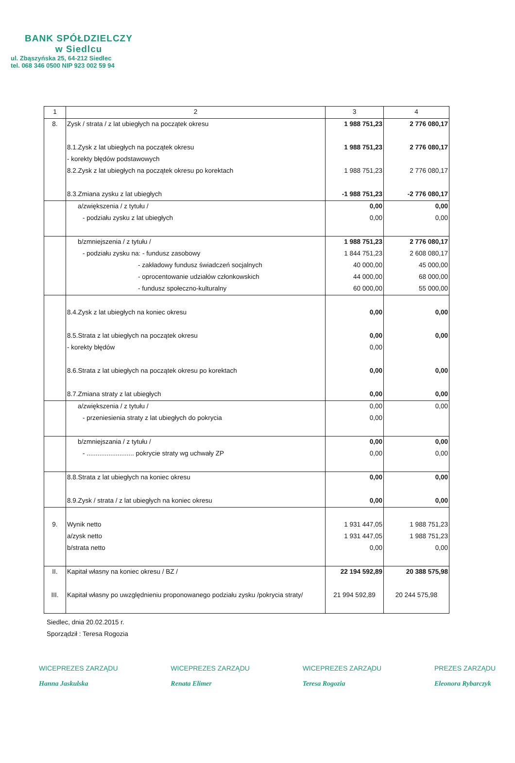BANK SPÓŁDZIELCZY
w Siedlcu
ul. Zbąszyńska 25, 64-212 Siedlec
tel. 068 346 0500 NIP 923 002 59 94
| 1 | 2 | 3 | 4 |
| --- | --- | --- | --- |
| 8. | Zysk / strata / z lat ubiegłych na początek okresu | 1 988 751,23 | 2 776 080,17 |
| | 8.1.Zysk z lat ubiegłych na początek okresu | 1 988 751,23 | 2 776 080,17 |
| | - korekty błędów podstawowych | | |
| | 8.2.Zysk z lat ubiegłych na początek okresu po korektach | 1 988 751,23 | 2 776 080,17 |
| | 8.3.Zmiana zysku z lat ubiegłych | -1 988 751,23 | -2 776 080,17 |
| | a/zwiększenia / z tytułu / | 0,00 | 0,00 |
| | - podziału zysku z lat ubiegłych | 0,00 | 0,00 |
| | b/zmniejszenia / z tytułu / | 1 988 751,23 | 2 776 080,17 |
| | - podziału zysku na: - fundusz zasobowy | 1 844 751,23 | 2 608 080,17 |
| | - zakładowy fundusz świadczeń socjalnych | 40 000,00 | 45 000,00 |
| | - oprocentowanie udziałów członkowskich | 44 000,00 | 68 000,00 |
| | - fundusz społeczno-kulturalny | 60 000,00 | 55 000,00 |
| | 8.4.Zysk z lat ubiegłych na koniec okresu | 0,00 | 0,00 |
| | 8.5.Strata z lat ubiegłych na początek okresu | 0,00 | 0,00 |
| | - korekty błędów | 0,00 | |
| | 8.6.Strata z lat ubiegłych na początek okresu po korektach | 0,00 | 0,00 |
| | 8.7.Zmiana straty z lat ubiegłych | 0,00 | 0,00 |
| | a/zwiększenia / z tytułu / | 0,00 | 0,00 |
| | - przeniesienia straty z lat ubiegłych do pokrycia | 0,00 | |
| | b/zmniejszania / z tytułu / | 0,00 | 0,00 |
| | - .......................... pokrycie straty wg uchwały ZP | 0,00 | 0,00 |
| | 8.8.Strata z lat ubiegłych na koniec okresu | 0,00 | 0,00 |
| | 8.9.Zysk / strata / z lat ubiegłych na koniec okresu | 0,00 | 0,00 |
| 9. | Wynik netto | 1 931 447,05 | 1 988 751,23 |
| | a/zysk netto | 1 931 447,05 | 1 988 751,23 |
| | b/strata netto | 0,00 | 0,00 |
| II. | Kapitał własny na koniec okresu / BZ / | 22 194 592,89 | 20 388 575,98 |
| III. | Kapitał własny po uwzględnieniu proponowanego podziału zysku /pokrycia straty/ | 21 994 592,89 | 20 244 575,98 |
Siedlec, dnia 20.02.2015 r.
Sporządził : Teresa Rogozia
WICEPREZES ZARZĄDU
Hanna Jaskulska
WICEPREZES ZARZĄDU
Renata Elimer
WICEPREZES ZARZĄDU
Teresa Rogozia
PREZES ZARZĄDU
Eleonora Rybarczyk